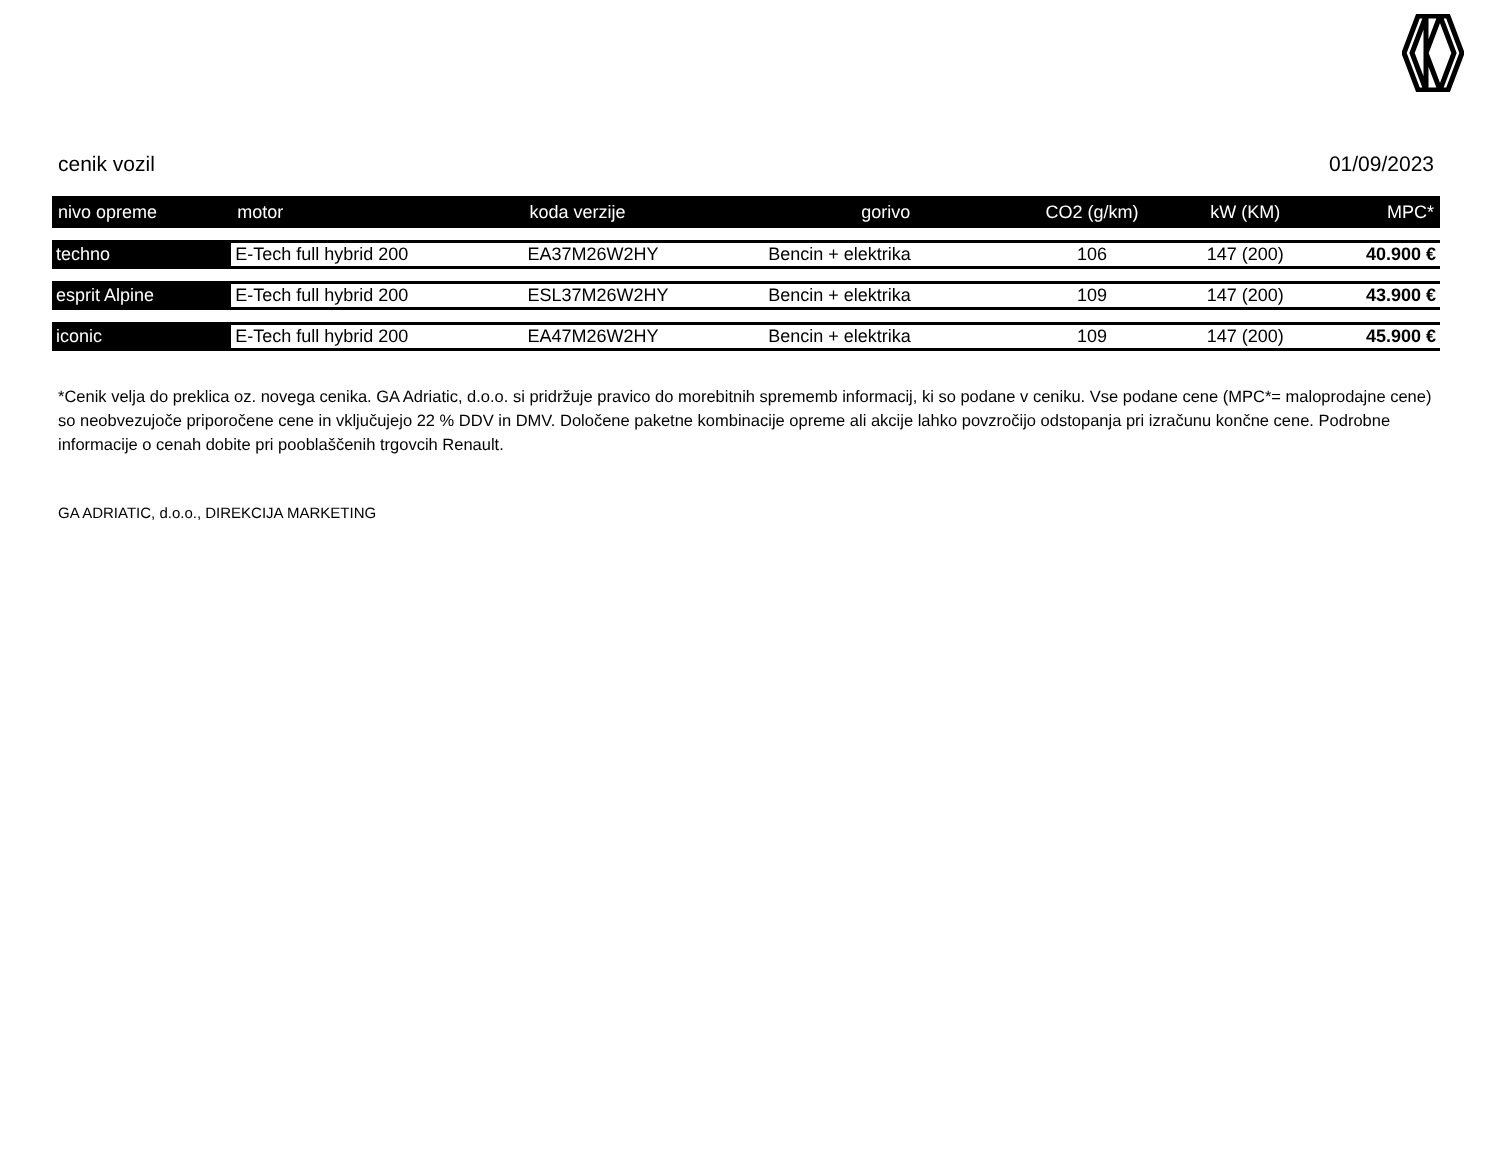cenik vozil 01/09/2023
| nivo opreme | motor | koda verzije | gorivo | CO2 (g/km) | kW (KM) | MPC* |
| --- | --- | --- | --- | --- | --- | --- |
| techno | E-Tech full hybrid 200 | EA37M26W2HY | Bencin + elektrika | 106 | 147 (200) | 40.900 € |
| esprit Alpine | E-Tech full hybrid 200 | ESL37M26W2HY | Bencin + elektrika | 109 | 147 (200) | 43.900 € |
| iconic | E-Tech full hybrid 200 | EA47M26W2HY | Bencin + elektrika | 109 | 147 (200) | 45.900 € |
*Cenik velja do preklica oz. novega cenika. GA Adriatic, d.o.o. si pridržuje pravico do morebitnih sprememb informacij, ki so podane v ceniku. Vse podane cene (MPC*= maloprodajne cene) so neobvezujoče priporočene cene in vključujejo 22 % DDV in DMV. Določene paketne kombinacije opreme ali akcije lahko povzročijo odstopanja pri izračunu končne cene. Podrobne informacije o cenah dobite pri pooblaščenih trgovcih Renault.
GA ADRIATIC, d.o.o., DIREKCIJA MARKETING